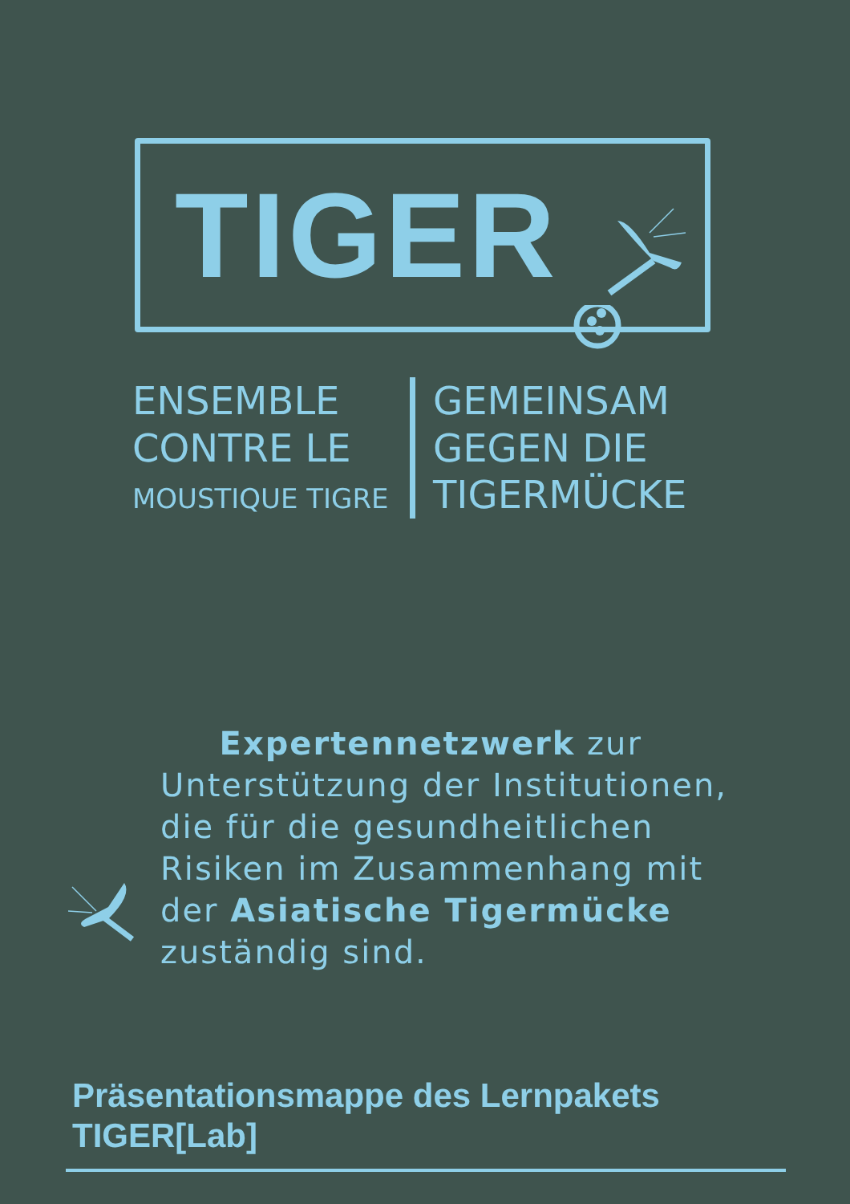TIGER
ENSEMBLE
CONTRE LE
MOUSTIQUE TIGRE
GEMEINSAM
GEGEN DIE
TIGERMÜCKE
Expertennetzwerk zur Unterstützung der Institutionen, die für die gesundheitlichen Risiken im Zusammenhang mit der Asiatische Tigermücke zuständig sind.
Präsentationsmappe des Lernpakets
TIGER[Lab]